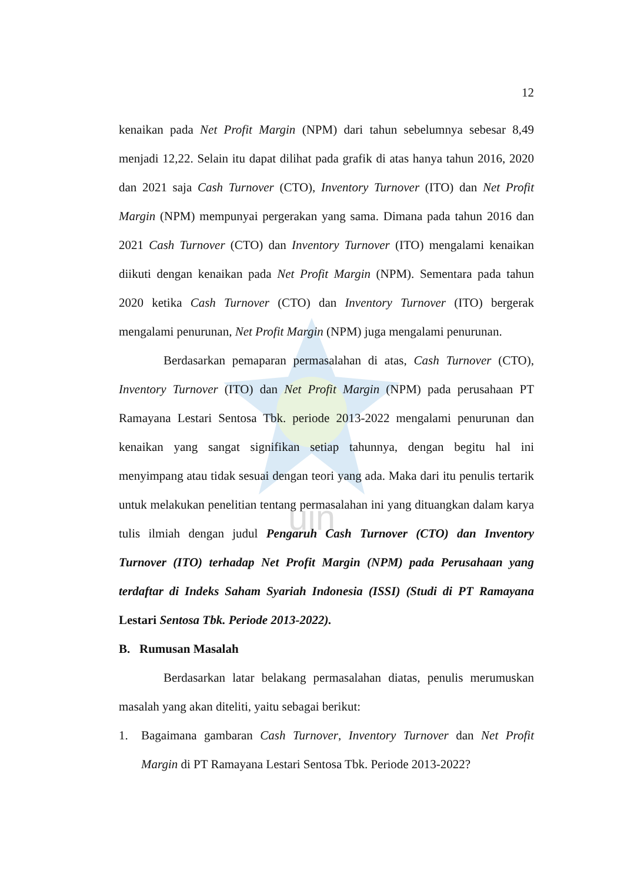uin
12
kenaikan pada Net Profit Margin (NPM) dari tahun sebelumnya sebesar 8,49 menjadi 12,22. Selain itu dapat dilihat pada grafik di atas hanya tahun 2016, 2020 dan 2021 saja Cash Turnover (CTO), Inventory Turnover (ITO) dan Net Profit Margin (NPM) mempunyai pergerakan yang sama. Dimana pada tahun 2016 dan 2021 Cash Turnover (CTO) dan Inventory Turnover (ITO) mengalami kenaikan diikuti dengan kenaikan pada Net Profit Margin (NPM). Sementara pada tahun 2020 ketika Cash Turnover (CTO) dan Inventory Turnover (ITO) bergerak mengalami penurunan, Net Profit Margin (NPM) juga mengalami penurunan.
Berdasarkan pemaparan permasalahan di atas, Cash Turnover (CTO), Inventory Turnover (ITO) dan Net Profit Margin (NPM) pada perusahaan PT Ramayana Lestari Sentosa Tbk. periode 2013-2022 mengalami penurunan dan kenaikan yang sangat signifikan setiap tahunnya, dengan begitu hal ini menyimpang atau tidak sesuai dengan teori yang ada. Maka dari itu penulis tertarik untuk melakukan penelitian tentang permasalahan ini yang dituangkan dalam karya tulis ilmiah dengan judul Pengaruh Cash Turnover (CTO) dan Inventory Turnover (ITO) terhadap Net Profit Margin (NPM) pada Perusahaan yang terdaftar di Indeks Saham Syariah Indonesia (ISSI) (Studi di PT Ramayana Lestari Sentosa Tbk. Periode 2013-2022).
B. Rumusan Masalah
Berdasarkan latar belakang permasalahan diatas, penulis merumuskan masalah yang akan diteliti, yaitu sebagai berikut:
1. Bagaimana gambaran Cash Turnover, Inventory Turnover dan Net Profit Margin di PT Ramayana Lestari Sentosa Tbk. Periode 2013-2022?